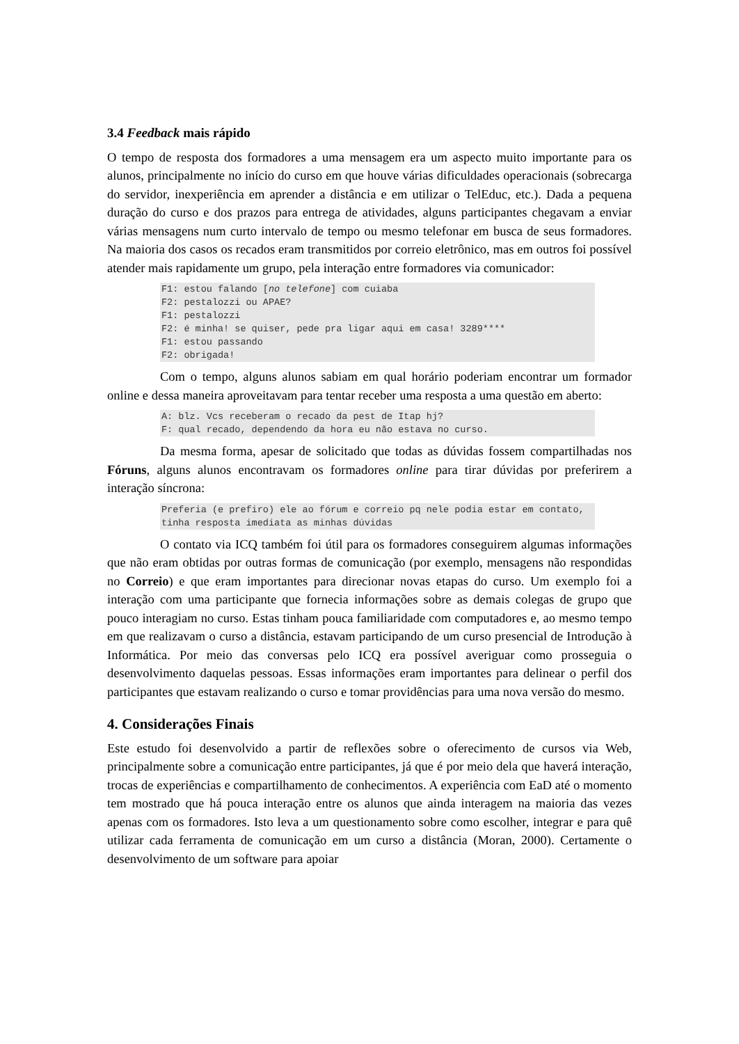3.4 Feedback mais rápido
O tempo de resposta dos formadores a uma mensagem era um aspecto muito importante para os alunos, principalmente no início do curso em que houve várias dificuldades operacionais (sobrecarga do servidor, inexperiência em aprender a distância e em utilizar o TelEduc, etc.). Dada a pequena duração do curso e dos prazos para entrega de atividades, alguns participantes chegavam a enviar várias mensagens num curto intervalo de tempo ou mesmo telefonar em busca de seus formadores. Na maioria dos casos os recados eram transmitidos por correio eletrônico, mas em outros foi possível atender mais rapidamente um grupo, pela interação entre formadores via comunicador:
F1: estou falando [no telefone] com cuiaba
F2: pestalozzi ou APAE?
F1: pestalozzi
F2: é minha! se quiser, pede pra ligar aqui em casa! 3289****
F1: estou passando
F2: obrigada!
Com o tempo, alguns alunos sabiam em qual horário poderiam encontrar um formador online e dessa maneira aproveitavam para tentar receber uma resposta a uma questão em aberto:
A: blz. Vcs receberam o recado da pest de Itap hj?
F: qual recado, dependendo da hora eu não estava no curso.
Da mesma forma, apesar de solicitado que todas as dúvidas fossem compartilhadas nos Fóruns, alguns alunos encontravam os formadores online para tirar dúvidas por preferirem a interação síncrona:
Preferia (e prefiro) ele ao fórum e correio pq nele podia estar em contato, tinha resposta imediata as minhas dúvidas
O contato via ICQ também foi útil para os formadores conseguirem algumas informações que não eram obtidas por outras formas de comunicação (por exemplo, mensagens não respondidas no Correio) e que eram importantes para direcionar novas etapas do curso. Um exemplo foi a interação com uma participante que fornecia informações sobre as demais colegas de grupo que pouco interagiam no curso. Estas tinham pouca familiaridade com computadores e, ao mesmo tempo em que realizavam o curso a distância, estavam participando de um curso presencial de Introdução à Informática. Por meio das conversas pelo ICQ era possível averiguar como prosseguia o desenvolvimento daquelas pessoas. Essas informações eram importantes para delinear o perfil dos participantes que estavam realizando o curso e tomar providências para uma nova versão do mesmo.
4. Considerações Finais
Este estudo foi desenvolvido a partir de reflexões sobre o oferecimento de cursos via Web, principalmente sobre a comunicação entre participantes, já que é por meio dela que haverá interação, trocas de experiências e compartilhamento de conhecimentos. A experiência com EaD até o momento tem mostrado que há pouca interação entre os alunos que ainda interagem na maioria das vezes apenas com os formadores. Isto leva a um questionamento sobre como escolher, integrar e para quê utilizar cada ferramenta de comunicação em um curso a distância (Moran, 2000). Certamente o desenvolvimento de um software para apoiar